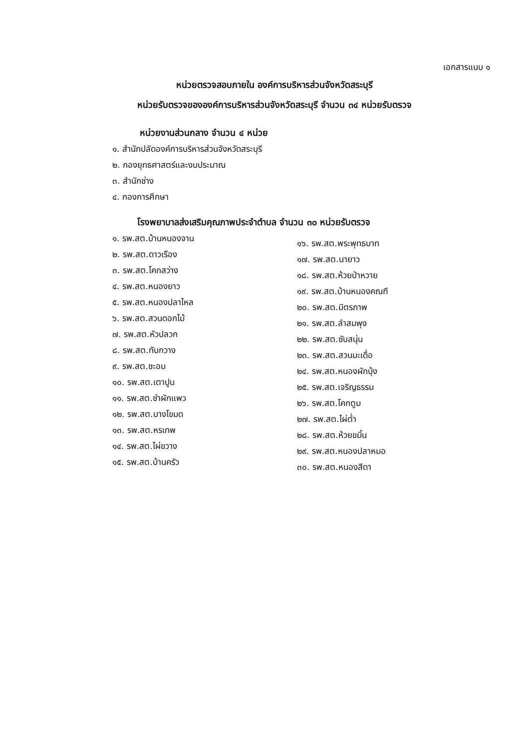เอกสารแนบ ๑
หน่วยตรวจสอบภายใน องค์การบริหารส่วนจังหวัดสระบุรี
หน่วยรับตรวจขององค์การบริหารส่วนจังหวัดสระบุรี จำนวน ๓๔ หน่วยรับตรวจ
หน่วยงานส่วนกลาง จำนวน ๔ หน่วย
๑. สำนักปลัดองค์การบริหารส่วนจังหวัดสระบุรี
๒. กองยุทธศาสตร์และงบประมาณ
๓. สำนักช่าง
๔. กองการศึกษา
โรงพยาบาลส่งเสริมคุณภาพประจำตำบล จำนวน ๓๐ หน่วยรับตรวจ
๑. รพ.สต.บ้านหนองจาน
๒. รพ.สต.ดาวเรือง
๓. รพ.สต.โคกสว่าง
๔. รพ.สต.หนองยาว
๕. รพ.สต.หนองปลาไหล
๖. รพ.สต.สวนดอกไม้
๗. รพ.สต.หัวปลวก
๘. รพ.สต.ทับกวาง
๙. รพ.สต.ชะอม
๑๐. รพ.สต.เตาปูน
๑๑. รพ.สต.ชำผักแพว
๑๒. รพ.สต.บางโขมด
๑๓. รพ.สต.หรเทพ
๑๔. รพ.สต.ไผ่ขวาง
๑๕. รพ.สต.บ้านครัว
๑๖. รพ.สต.พระพุทธบาท
๑๗. รพ.สต.นายาว
๑๘. รพ.สต.ห้วยป่าหวาย
๑๙. รพ.สต.บ้านหนองคณฑี
๒๐. รพ.สต.มิตรภาพ
๒๑. รพ.สต.ลำสมพุง
๒๒. รพ.สต.ซับสนุ่น
๒๓. รพ.สต.สวนมะเดื่อ
๒๔. รพ.สต.หนองผักบุ้ง
๒๕. รพ.สต.เจริญธรรม
๒๖. รพ.สต.โคกตูม
๒๗. รพ.สต.ไผ่ต่ำ
๒๘. รพ.สต.ห้วยขมิ้น
๒๙. รพ.สต.หนองปลาหมอ
๓๐. รพ.สต.หนองสีดา